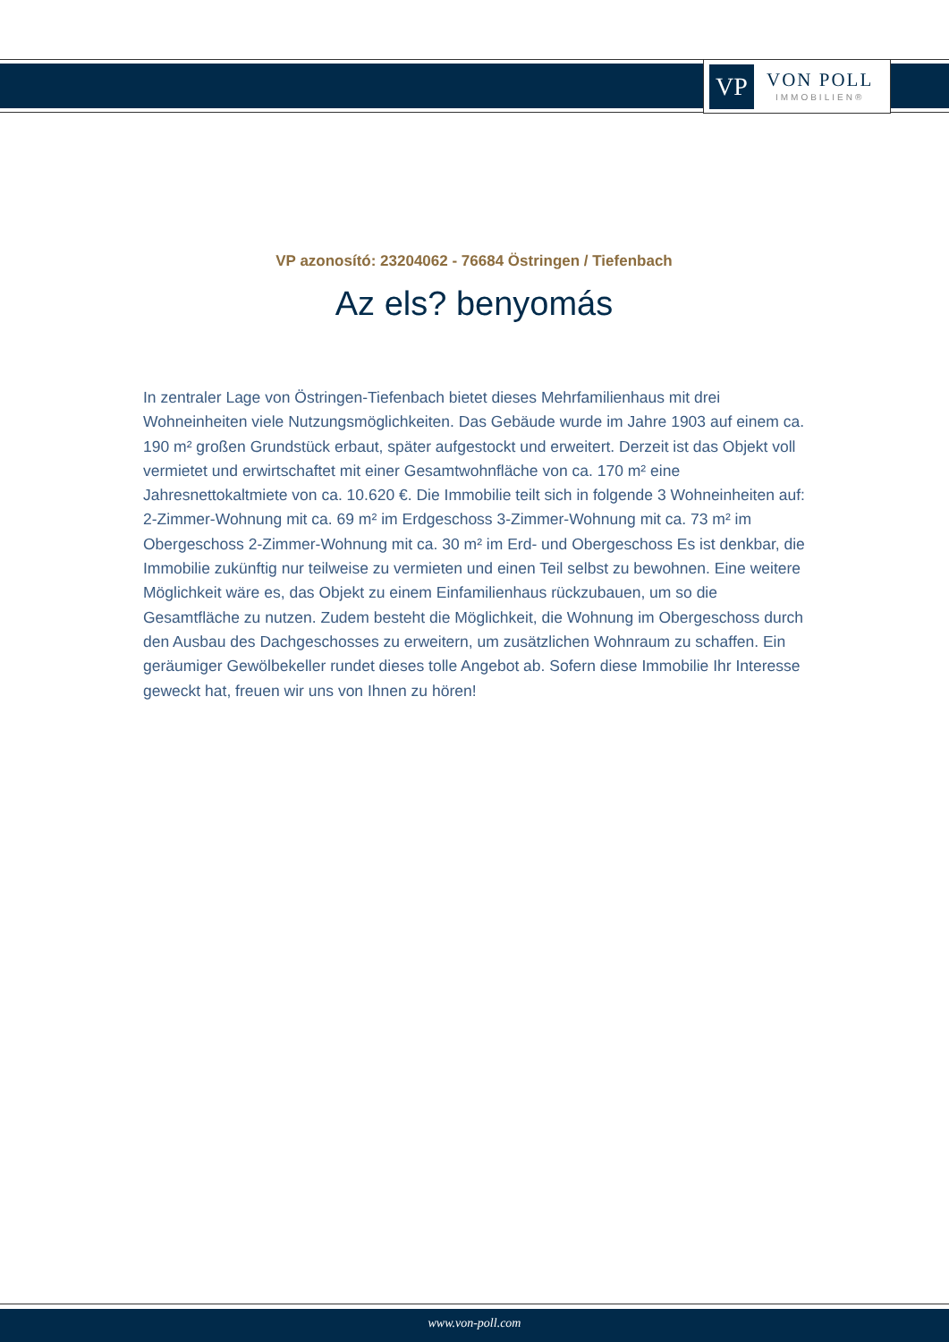VP
VON POLL
IMMOBILIEN®
VP azonosító: 23204062 - 76684 Östringen / Tiefenbach
Az els? benyomás
In zentraler Lage von Östringen-Tiefenbach bietet dieses Mehrfamilienhaus mit drei Wohneinheiten viele Nutzungsmöglichkeiten. Das Gebäude wurde im Jahre 1903 auf einem ca. 190 m² großen Grundstück erbaut, später aufgestockt und erweitert. Derzeit ist das Objekt voll vermietet und erwirtschaftet mit einer Gesamtwohnfläche von ca. 170 m² eine Jahresnettokaltmiete von ca. 10.620 €. Die Immobilie teilt sich in folgende 3 Wohneinheiten auf: 2-Zimmer-Wohnung mit ca. 69 m² im Erdgeschoss 3-Zimmer-Wohnung mit ca. 73 m² im Obergeschoss 2-Zimmer-Wohnung mit ca. 30 m² im Erd- und Obergeschoss Es ist denkbar, die Immobilie zukünftig nur teilweise zu vermieten und einen Teil selbst zu bewohnen. Eine weitere Möglichkeit wäre es, das Objekt zu einem Einfamilienhaus rückzubauen, um so die Gesamtfläche zu nutzen. Zudem besteht die Möglichkeit, die Wohnung im Obergeschoss durch den Ausbau des Dachgeschosses zu erweitern, um zusätzlichen Wohnraum zu schaffen. Ein geräumiger Gewölbekeller rundet dieses tolle Angebot ab. Sofern diese Immobilie Ihr Interesse geweckt hat, freuen wir uns von Ihnen zu hören!
www.von-poll.com